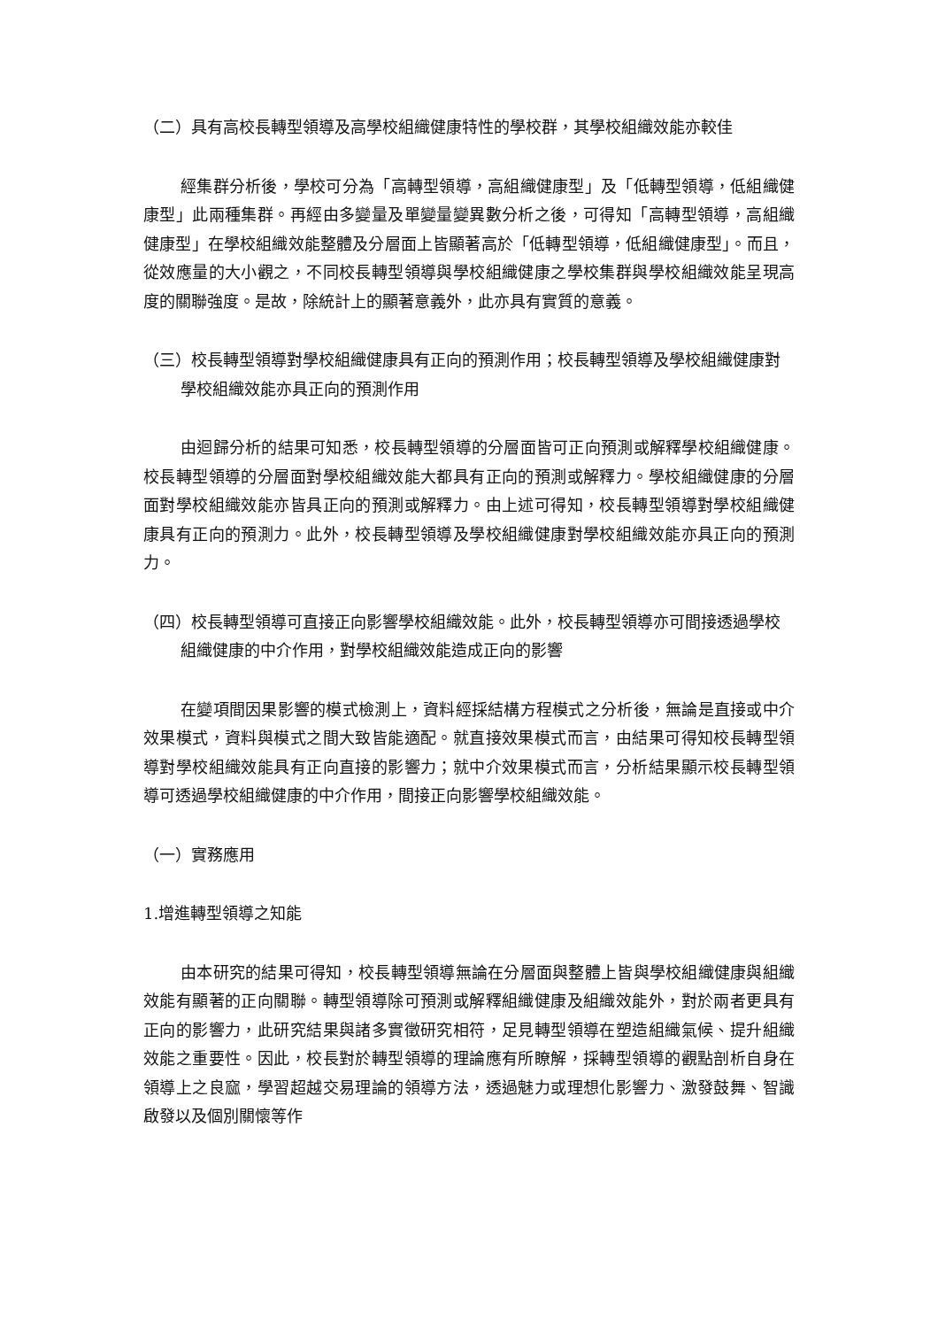（二）具有高校長轉型領導及高學校組織健康特性的學校群，其學校組織效能亦較佳
經集群分析後，學校可分為「高轉型領導，高組織健康型」及「低轉型領導，低組織健康型」此兩種集群。再經由多變量及單變量變異數分析之後，可得知「高轉型領導，高組織健康型」在學校組織效能整體及分層面上皆顯著高於「低轉型領導，低組織健康型」。而且，從效應量的大小觀之，不同校長轉型領導與學校組織健康之學校集群與學校組織效能呈現高度的關聯強度。是故，除統計上的顯著意義外，此亦具有實質的意義。
（三）校長轉型領導對學校組織健康具有正向的預測作用；校長轉型領導及學校組織健康對學校組織效能亦具正向的預測作用
由迴歸分析的結果可知悉，校長轉型領導的分層面皆可正向預測或解釋學校組織健康。校長轉型領導的分層面對學校組織效能大都具有正向的預測或解釋力。學校組織健康的分層面對學校組織效能亦皆具正向的預測或解釋力。由上述可得知，校長轉型領導對學校組織健康具有正向的預測力。此外，校長轉型領導及學校組織健康對學校組織效能亦具正向的預測力。
（四）校長轉型領導可直接正向影響學校組織效能。此外，校長轉型領導亦可間接透過學校組織健康的中介作用，對學校組織效能造成正向的影響
在變項間因果影響的模式檢測上，資料經採結構方程模式之分析後，無論是直接或中介效果模式，資料與模式之間大致皆能適配。就直接效果模式而言，由結果可得知校長轉型領導對學校組織效能具有正向直接的影響力；就中介效果模式而言，分析結果顯示校長轉型領導可透過學校組織健康的中介作用，間接正向影響學校組織效能。
（一）實務應用
1.增進轉型領導之知能
由本研究的結果可得知，校長轉型領導無論在分層面與整體上皆與學校組織健康與組織效能有顯著的正向關聯。轉型領導除可預測或解釋組織健康及組織效能外，對於兩者更具有正向的影響力，此研究結果與諸多實徵研究相符，足見轉型領導在塑造組織氣候、提升組織效能之重要性。因此，校長對於轉型領導的理論應有所瞭解，採轉型領導的觀點剖析自身在領導上之良窳，學習超越交易理論的領導方法，透過魅力或理想化影響力、激發鼓舞、智識啟發以及個別關懷等作